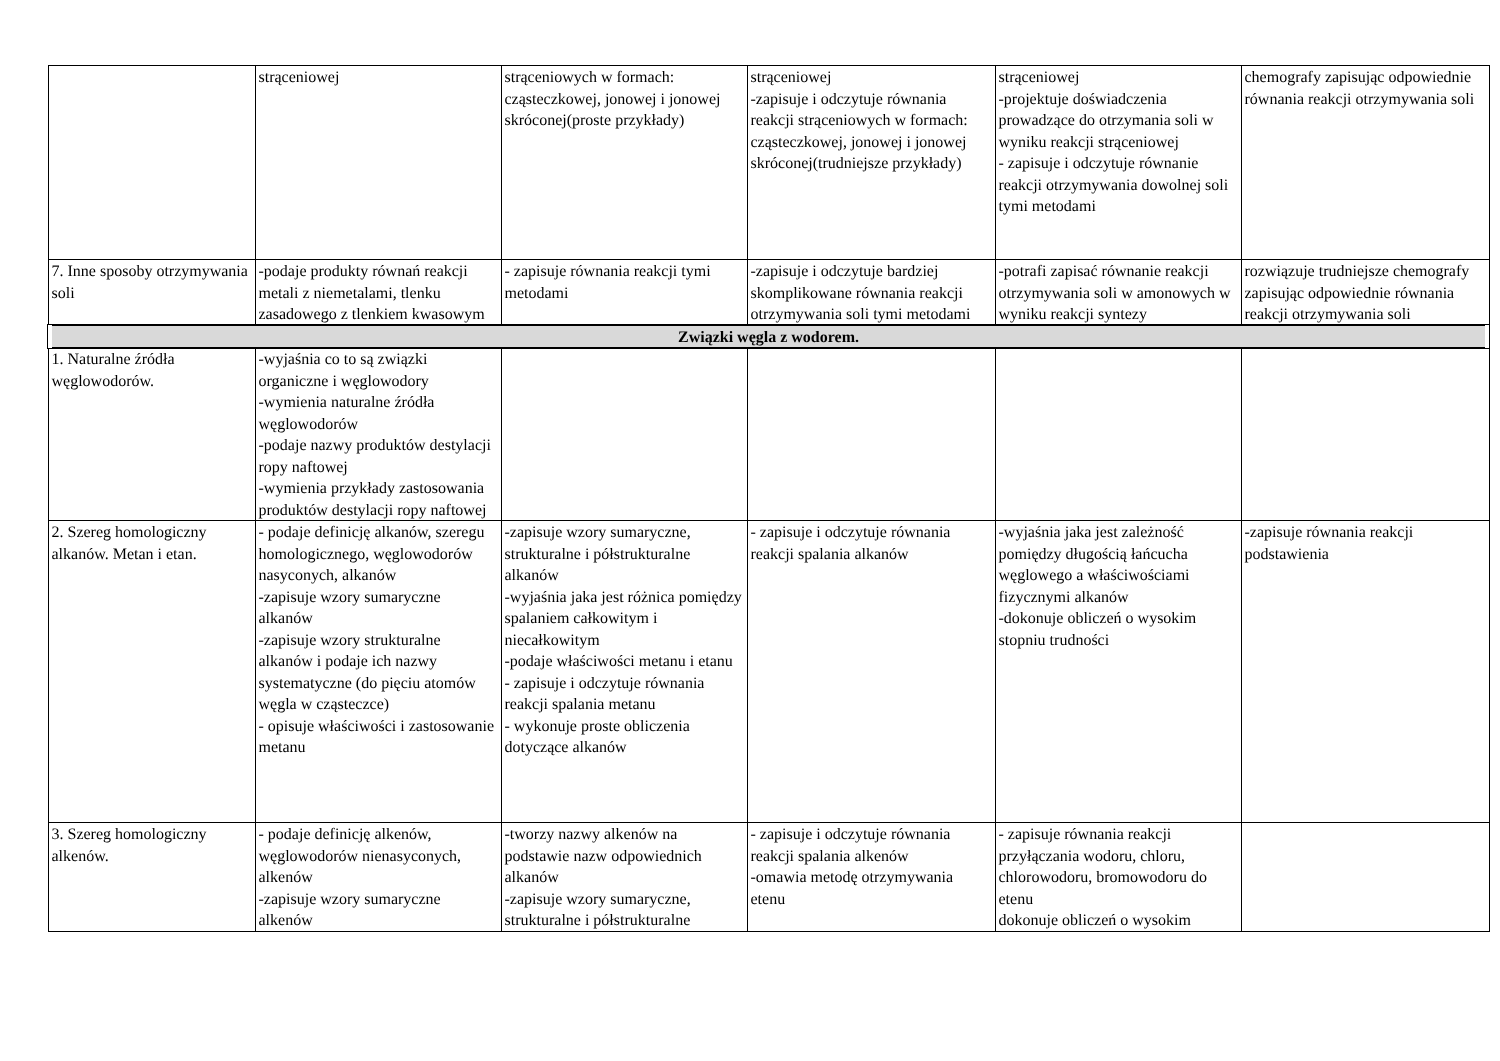| | strąceniowej | strąceniowych w formach: cząsteczkowej, jonowej i jonowej skróconej(proste przykłady) | strąceniowej -zapisuje i odczytuje równania reakcji strąceniowych w formach: cząsteczkowej, jonowej i jonowej skróconej(trudniejsze przykłady) | strąceniowej -projektuje doświadczenia prowadzące do otrzymania soli w wyniku reakcji strąceniowej - zapisuje i odczytuje równanie reakcji otrzymywania dowolnej soli tymi metodami | chemografy zapisując odpowiednie równania reakcji otrzymywania soli |
| 7. Inne sposoby otrzymywania soli | -podaje produkty równań reakcji metali z niemetalami, tlenku zasadowego z tlenkiem kwasowym | - zapisuje równania reakcji tymi metodami | -zapisuje i odczytuje bardziej skomplikowane równania reakcji otrzymywania soli tymi metodami | -potrafi zapisać równanie reakcji otrzymywania soli w amonowych w wyniku reakcji syntezy | rozwiązuje trudniejsze chemografy zapisując odpowiednie równania reakcji otrzymywania soli |
| Związki węgla z wodorem. | | | | | |
| 1. Naturalne źródła węglowodorów. | -wyjaśnia co to są związki organiczne i węglowodory -wymienia naturalne źródła węglowodorów -podaje nazwy produktów destylacji ropy naftowej -wymienia przykłady zastosowania produktów destylacji ropy naftowej | | | | |
| 2. Szereg homologiczny alkanów. Metan i etan. | - podaje definicję alkanów, szeregu homologicznego, węglowodorów nasyconych, alkanów -zapisuje wzory sumaryczne alkanów -zapisuje wzory strukturalne alkanów i podaje ich nazwy systematyczne (do pięciu atomów węgla w cząsteczce) - opisuje właściwości i zastosowanie metanu | -zapisuje wzory sumaryczne, strukturalne i półstrukturalne alkanów -wyjaśnia jaka jest różnica pomiędzy spalaniem całkowitym i niecałkowitym -podaje właściwości metanu i etanu - zapisuje i odczytuje równania reakcji spalania metanu - wykonuje proste obliczenia dotyczące alkanów | - zapisuje i odczytuje równania reakcji spalania alkanów | -wyjaśnia jaka jest zależność pomiędzy długością łańcucha węglowego a właściwościami fizycznymi alkanów -dokonuje obliczeń o wysokim stopniu trudności | -zapisuje równania reakcji podstawienia |
| 3. Szereg homologiczny alkenów. | - podaje definicję alkenów, węglowodorów nienasyconych, alkenów -zapisuje wzory sumaryczne alkenów | -tworzy nazwy alkenów na podstawie nazw odpowiednich alkanów -zapisuje wzory sumaryczne, strukturalne i półstrukturalne | - zapisuje i odczytuje równania reakcji spalania alkenów -omawia metodę otrzymywania etenu | - zapisuje równania reakcji przyłączania wodoru, chloru, chlorowodoru, bromowodoru do etenu dokonuje obliczeń o wysokim | |